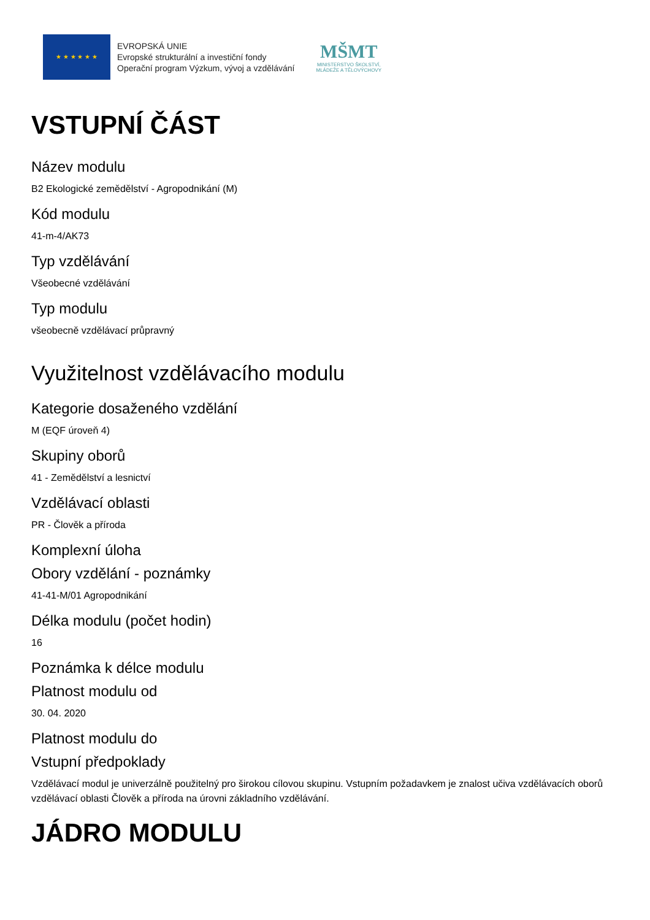★ ★ ★ ★ ★ ★
EVROPSKÁ UNIE
Evropské strukturální a investiční fondy
Operační program Výzkum, vývoj a vzdělávání
MŠMT
MINISTERSTVO ŠKOLSTVÍ,
MLÁDEŽE A TĚLOVÝCHOVY
VSTUPNÍ ČÁST
Název modulu
B2 Ekologické zemědělství - Agropodnikání (M)
Kód modulu
41-m-4/AK73
Typ vzdělávání
Všeobecné vzdělávání
Typ modulu
všeobecně vzdělávací průpravný
Využitelnost vzdělávacího modulu
Kategorie dosaženého vzdělání
M (EQF úroveň 4)
Skupiny oborů
41 - Zemědělství a lesnictví
Vzdělávací oblasti
PR - Člověk a příroda
Komplexní úloha
Obory vzdělání - poznámky
41-41-M/01 Agropodnikání
Délka modulu (počet hodin)
16
Poznámka k délce modulu
Platnost modulu od
30. 04. 2020
Platnost modulu do
Vstupní předpoklady
Vzdělávací modul je univerzálně použitelný pro širokou cílovou skupinu. Vstupním požadavkem je znalost učiva vzdělávacích oborů vzdělávací oblasti Člověk a příroda na úrovni základního vzdělávání.
JÁDRO MODULU